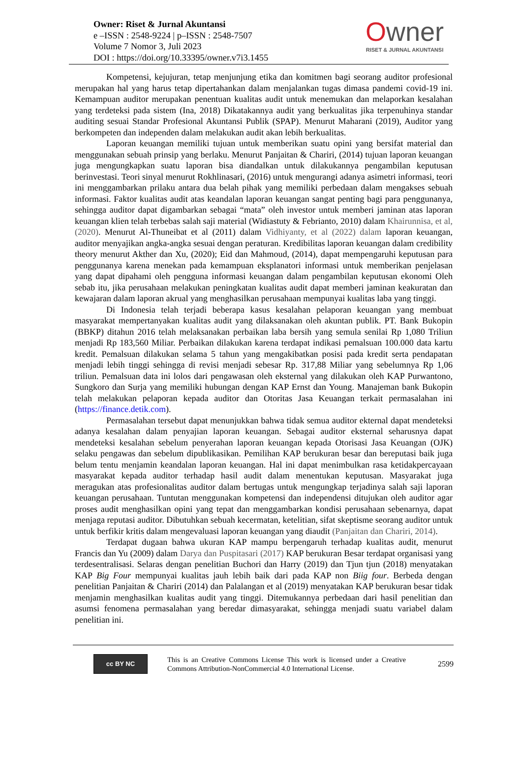Owner: Riset & Jurnal Akuntansi
e –ISSN : 2548-9224 | p–ISSN : 2548-7507
Volume 7 Nomor 3, Juli 2023
DOI : https://doi.org/10.33395/owner.v7i3.1455
Owner
RISET & JURNAL AKUNTANSI
Kompetensi, kejujuran, tetap menjunjung etika dan komitmen bagi seorang auditor profesional merupakan hal yang harus tetap dipertahankan dalam menjalankan tugas dimasa pandemi covid-19 ini. Kemampuan auditor merupakan penentuan kualitas audit untuk menemukan dan melaporkan kesalahan yang terdeteksi pada sistem (Ina, 2018) Dikatakannya audit yang berkualitas jika terpenuhinya standar auditing sesuai Standar Profesional Akuntansi Publik (SPAP). Menurut Maharani (2019), Auditor yang berkompeten dan independen dalam melakukan audit akan lebih berkualitas.
Laporan keuangan memiliki tujuan untuk memberikan suatu opini yang bersifat material dan menggunakan sebuah prinsip yang berlaku. Menurut Panjaitan & Chariri, (2014) tujuan laporan keuangan juga mengungkapkan suatu laporan bisa diandalkan untuk dilakukannya pengambilan keputusan berinvestasi. Teori sinyal menurut Rokhlinasari, (2016) untuk mengurangi adanya asimetri informasi, teori ini menggambarkan prilaku antara dua belah pihak yang memiliki perbedaan dalam mengakses sebuah informasi. Faktor kualitas audit atas keandalan laporan keuangan sangat penting bagi para penggunanya, sehingga auditor dapat digambarkan sebagai “mata” oleh investor untuk memberi jaminan atas laporan keuangan klien telah terbebas salah saji material (Widiastuty & Febrianto, 2010) dalam Khairunnisa, et al, (2020). Menurut Al-Thuneibat et al (2011) dalam Vidhiyanty, et al (2022) dalam laporan keuangan, auditor menyajikan angka-angka sesuai dengan peraturan. Kredibilitas laporan keuangan dalam credibility theory menurut Akther dan Xu, (2020); Eid dan Mahmoud, (2014), dapat mempengaruhi keputusan para penggunanya karena menekan pada kemampuan eksplanatori informasi untuk memberikan penjelasan yang dapat dipahami oleh pengguna informasi keuangan dalam pengambilan keputusan ekonomi Oleh sebab itu, jika perusahaan melakukan peningkatan kualitas audit dapat memberi jaminan keakuratan dan kewajaran dalam laporan akrual yang menghasilkan perusahaan mempunyai kualitas laba yang tinggi.
Di Indonesia telah terjadi beberapa kasus kesalahan pelaporan keuangan yang membuat masyarakat mempertanyakan kualitas audit yang dilaksanakan oleh akuntan publik. PT. Bank Bukopin (BBKP) ditahun 2016 telah melaksanakan perbaikan laba bersih yang semula senilai Rp 1,080 Triliun menjadi Rp 183,560 Miliar. Perbaikan dilakukan karena terdapat indikasi pemalsuan 100.000 data kartu kredit. Pemalsuan dilakukan selama 5 tahun yang mengakibatkan posisi pada kredit serta pendapatan menjadi lebih tinggi sehingga di revisi menjadi sebesar Rp. 317,88 Miliar yang sebelumnya Rp 1,06 triliun. Pemalsuan data ini lolos dari pengawasan oleh eksternal yang dilakukan oleh KAP Purwantono, Sungkoro dan Surja yang memiliki hubungan dengan KAP Ernst dan Young. Manajeman bank Bukopin telah melakukan pelaporan kepada auditor dan Otoritas Jasa Keuangan terkait permasalahan ini (https://finance.detik.com).
Permasalahan tersebut dapat menunjukkan bahwa tidak semua auditor ekternal dapat mendeteksi adanya kesalahan dalam penyajian laporan keuangan. Sebagai auditor eksternal seharusnya dapat mendeteksi kesalahan sebelum penyerahan laporan keuangan kepada Otorisasi Jasa Keuangan (OJK) selaku pengawas dan sebelum dipublikasikan. Pemilihan KAP berukuran besar dan bereputasi baik juga belum tentu menjamin keandalan laporan keuangan. Hal ini dapat menimbulkan rasa ketidakpercayaan masyarakat kepada auditor terhadap hasil audit dalam menentukan keputusan. Masyarakat juga meragukan atas profesionalitas auditor dalam bertugas untuk mengungkap terjadinya salah saji laporan keuangan perusahaan. Tuntutan menggunakan kompetensi dan independensi ditujukan oleh auditor agar proses audit menghasilkan opini yang tepat dan menggambarkan kondisi perusahaan sebenarnya, dapat menjaga reputasi auditor. Dibutuhkan sebuah kecermatan, ketelitian, sifat skeptisme seorang auditor untuk untuk berfikir kritis dalam mengevaluasi laporan keuangan yang diaudit (Panjaitan dan Chariri, 2014).
Terdapat dugaan bahwa ukuran KAP mampu berpengaruh terhadap kualitas audit, menurut Francis dan Yu (2009) dalam Darya dan Puspitasari (2017) KAP berukuran Besar terdapat organisasi yang terdesentralisasi. Selaras dengan penelitian Buchori dan Harry (2019) dan Tjun tjun (2018) menyatakan KAP Big Four mempunyai kualitas jauh lebih baik dari pada KAP non Biig four. Berbeda dengan penelitian Panjaitan & Chariri (2014) dan Palalangan et al (2019) menyatakan KAP berukuran besar tidak menjamin menghasilkan kualitas audit yang tinggi. Ditemukannya perbedaan dari hasil penelitian dan asumsi fenomena permasalahan yang beredar dimasyarakat, sehingga menjadi suatu variabel dalam penelitian ini.
cc BY NC
This is an Creative Commons License This work is licensed under a Creative Commons Attribution-NonCommercial 4.0 International License.
2599